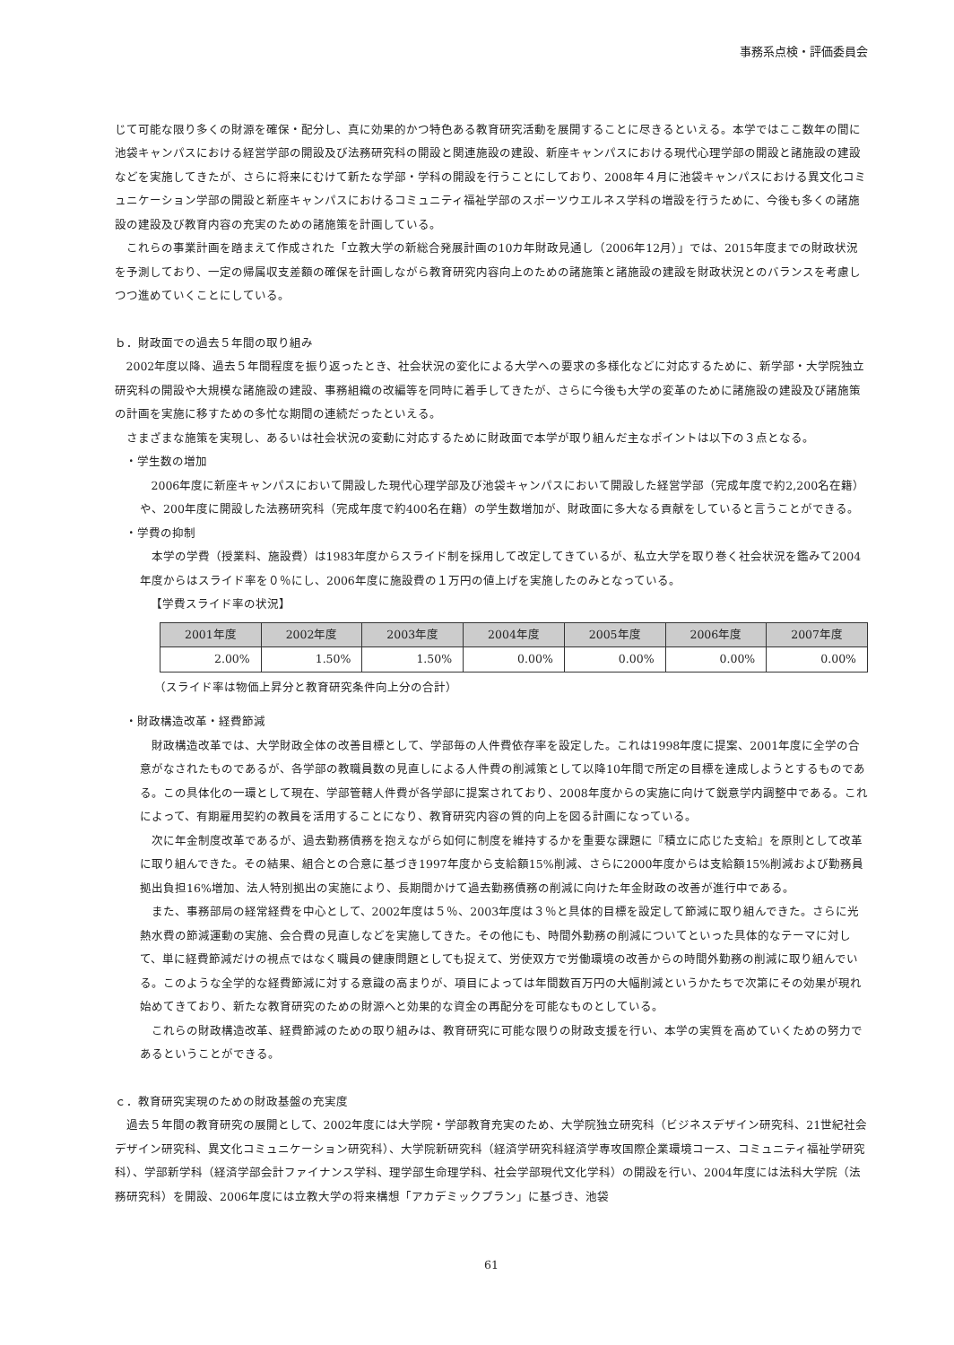事務系点検・評価委員会
じて可能な限り多くの財源を確保・配分し、真に効果的かつ特色ある教育研究活動を展開することに尽きるといえる。本学ではここ数年の間に池袋キャンパスにおける経営学部の開設及び法務研究科の開設と関連施設の建設、新座キャンパスにおける現代心理学部の開設と諸施設の建設などを実施してきたが、さらに将来にむけて新たな学部・学科の開設を行うことにしており、2008年４月に池袋キャンパスにおける異文化コミュニケーション学部の開設と新座キャンパスにおけるコミュニティ福祉学部のスポーツウエルネス学科の増設を行うために、今後も多くの諸施設の建設及び教育内容の充実のための諸施策を計画している。
これらの事業計画を踏まえて作成された「立教大学の新総合発展計画の10カ年財政見通し（2006年12月）」では、2015年度までの財政状況を予測しており、一定の帰属収支差額の確保を計画しながら教育研究内容向上のための諸施策と諸施設の建設を財政状況とのバランスを考慮しつつ進めていくことにしている。
ｂ．財政面での過去５年間の取り組み
2002年度以降、過去５年間程度を振り返ったとき、社会状況の変化による大学への要求の多様化などに対応するために、新学部・大学院独立研究科の開設や大規模な諸施設の建設、事務組織の改編等を同時に着手してきたが、さらに今後も大学の変革のために諸施設の建設及び諸施策の計画を実施に移すための多忙な期間の連続だったといえる。
さまざまな施策を実現し、あるいは社会状況の変動に対応するために財政面で本学が取り組んだ主なポイントは以下の３点となる。
・学生数の増加
2006年度に新座キャンパスにおいて開設した現代心理学部及び池袋キャンパスにおいて開設した経営学部（完成年度で約2,200名在籍）や、200年度に開設した法務研究科（完成年度で約400名在籍）の学生数増加が、財政面に多大なる貢献をしていると言うことができる。
・学費の抑制
本学の学費（授業料、施設費）は1983年度からスライド制を採用して改定してきているが、私立大学を取り巻く社会状況を鑑みて2004年度からはスライド率を０％にし、2006年度に施設費の１万円の値上げを実施したのみとなっている。
【学費スライド率の状況】
| 2001年度 | 2002年度 | 2003年度 | 2004年度 | 2005年度 | 2006年度 | 2007年度 |
| --- | --- | --- | --- | --- | --- | --- |
| 2.00% | 1.50% | 1.50% | 0.00% | 0.00% | 0.00% | 0.00% |
（スライド率は物価上昇分と教育研究条件向上分の合計）
・財政構造改革・経費節減
財政構造改革では、大学財政全体の改善目標として、学部毎の人件費依存率を設定した。これは1998年度に提案、2001年度に全学の合意がなされたものであるが、各学部の教職員数の見直しによる人件費の削減策として以降10年間で所定の目標を達成しようとするものである。この具体化の一環として現在、学部管轄人件費が各学部に提案されており、2008年度からの実施に向けて鋭意学内調整中である。これによって、有期雇用契約の教員を活用することになり、教育研究内容の質的向上を図る計画になっている。
次に年金制度改革であるが、過去勤務債務を抱えながら如何に制度を維持するかを重要な課題に『積立に応じた支給』を原則として改革に取り組んできた。その結果、組合との合意に基づき1997年度から支給額15%削減、さらに2000年度からは支給額15%削減および勤務員拠出負担16%増加、法人特別拠出の実施により、長期間かけて過去勤務債務の削減に向けた年金財政の改善が進行中である。
また、事務部局の経常経費を中心として、2002年度は５％、2003年度は３％と具体的目標を設定して節減に取り組んできた。さらに光熱水費の節減運動の実施、会合費の見直しなどを実施してきた。その他にも、時間外勤務の削減についてといった具体的なテーマに対して、単に経費節減だけの視点ではなく職員の健康問題としても捉えて、労使双方で労働環境の改善からの時間外勤務の削減に取り組んでいる。このような全学的な経費節減に対する意識の高まりが、項目によっては年間数百万円の大幅削減というかたちで次第にその効果が現れ始めてきており、新たな教育研究のための財源へと効果的な資金の再配分を可能なものとしている。
これらの財政構造改革、経費節減のための取り組みは、教育研究に可能な限りの財政支援を行い、本学の実質を高めていくための努力であるということができる。
ｃ．教育研究実現のための財政基盤の充実度
過去５年間の教育研究の展開として、2002年度には大学院・学部教育充実のため、大学院独立研究科（ビジネスデザイン研究科、21世紀社会デザイン研究科、異文化コミュニケーション研究科）、大学院新研究科（経済学研究科経済学専攻国際企業環境コース、コミュニティ福祉学研究科）、学部新学科（経済学部会計ファイナンス学科、理学部生命理学科、社会学部現代文化学科）の開設を行い、2004年度には法科大学院（法務研究科）を開設、2006年度には立教大学の将来構想「アカデミックプラン」に基づき、池袋
61